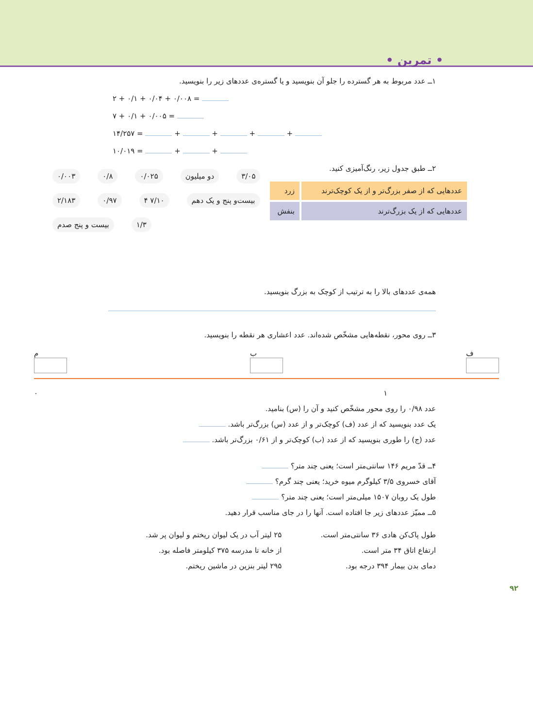• تمرین •
۱ــ عدد مربوط به هر گسترده را جلو آن بنویسید و یا گستره‌ی عددهای زیر را بنویسید.
۲ + ۰/۱ + ۰/۰۴ + ۰/۰۰۸ =
۷ + ۰/۱ + ۰/۰۰۵ =
۱۴/۲۵۷ = + + + +
۱۰/۰۱۹ = + +
۲ــ طبق جدول زیر، رنگ‌آمیزی کنید.
| عددهایی که از صفر بزرگ‌تر و از یک کوچک‌ترند | زرد |
| عددهایی که از یک بزرگ‌ترند | بنفش |
۰/۰۰۳ ۰/۸ ۰/۰۲۵ دو میلیون ۳/۰۵ ۲/۱۸۳ ۰/۹۷ ۴ ۷/۱۰ بیست‌و پنج و یک دهم بیست و پنج صدم ۱/۳
همه‌ی عددهای بالا را به ترتیب از کوچک به بزرگ بنویسید.
۳ــ روی محور، نقطه‌هایی مشخّص شده‌اند. عدد اعشاری هر نقطه را بنویسید.
م ب ف
۰ ۱
عدد ۰/۹۸ را روی محور مشخّص کنید و آن را (س) بنامید.
یک عدد بنویسید که از عدد (ف) کوچک‌تر و از عدد (س) بزرگ‌تر باشد.
عدد (ج) را طوری بنویسید که از عدد (ب) کوچک‌تر و از ۰/۶۱ بزرگ‌تر باشد.
۴ــ قدّ مریم ۱۴۶ سانتی‌متر است؛ یعنی چند متر؟
آقای خسروی ۳/۵ کیلوگرم میوه خرید؛ یعنی چند گرم؟
طول یک روبان ۱۵۰۷ میلی‌متر است؛ یعنی چند متر؟
۵ــ ممیّز عددهای زیر جا افتاده است. آنها را در جای مناسب قرار دهید.
طول پاک‌کن هادی ۳۶ سانتی‌متر است.
ارتفاع اتاق ۳۴ متر است.
دمای بدن بیمار ۳۹۴ درجه بود.
۲۵ لیتر آب در یک لیوان ریختم و لیوان پر شد.
از خانه تا مدرسه ۳۷۵ کیلومتر فاصله بود.
۲۹۵ لیتر بنزین در ماشین ریختم.
۹۲